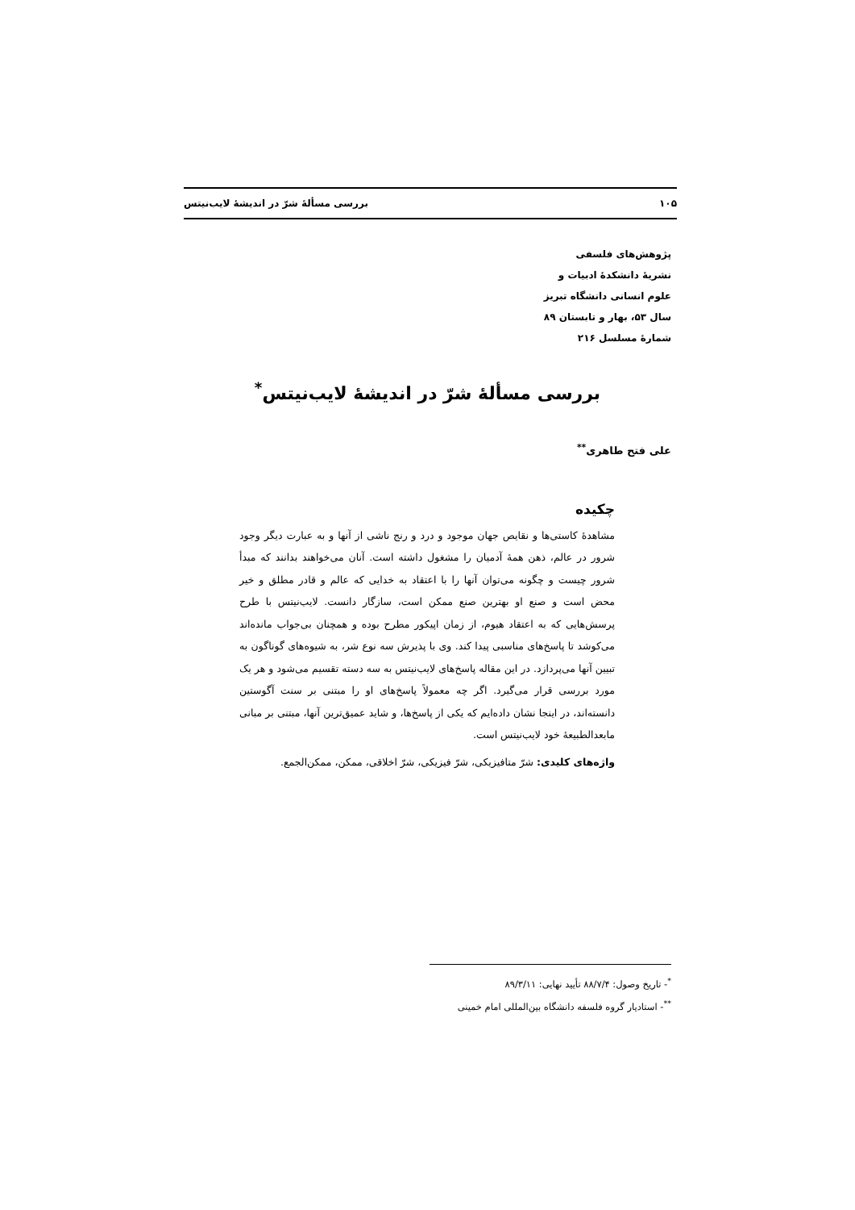۱۰۵ بررسی مسألۀ شرّ در اندیشۀ لایب‌نیتس
پژوهش‌های فلسفی
نشریۀ دانشکدۀ ادبیات و
علوم انسانی دانشگاه تبریز
سال ۵۳، بهار و تابستان ۸۹
شمارۀ مسلسل ۲۱۶
بررسی مسألۀ شرّ در اندیشۀ لایب‌نیتس<sup>*</sup>
علی فتح طاهری<sup>**</sup>
چکیده
مشاهدۀ کاستی‌ها و نقایص جهان موجود و درد و رنج ناشی از آنها و به عبارت دیگر وجود شرور در عالم، ذهن همۀ آدمیان را مشغول داشته است. آنان می‌خواهند بدانند که مبدأ شرور چیست و چگونه می‌توان آنها را با اعتقاد به خدایی که عالم و قادر مطلق و خیر محض است و صنع او بهترین صنع ممکن است، سازگار دانست. لایب‌نیتس با طرح پرسش‌هایی که به اعتقاد هیوم، از زمان اپیکور مطرح بوده و همچنان بی‌جواب مانده‌اند می‌کوشد تا پاسخ‌های مناسبی پیدا کند. وی با پذیرش سه نوع شر، به شیوه‌های گوناگون به تبیین آنها می‌پردازد. در این مقاله پاسخ‌های لایب‌نیتس به سه دسته تقسیم می‌شود و هر یک مورد بررسی قرار می‌گیرد. اگر چه معمولاً پاسخ‌های او را مبتنی بر سنت آگوستین دانسته‌اند، در اینجا نشان داده‌ایم که یکی از پاسخ‌ها، و شاید عمیق‌ترین آنها، مبتنی بر مبانی مابعدالطبیعۀ خود لایب‌نیتس است.
واژه‌های کلیدی: شرّ متافیزیکی، شرّ فیزیکی، شرّ اخلاقی، ممکن، ممکن‌الجمع.
<sup>*</sup>- تاریخ وصول: ۸۸/۷/۴ تأیید نهایی: ۸۹/۳/۱۱
<sup>**</sup>- استادیار گروه فلسفه دانشگاه بین‌المللی امام خمینی